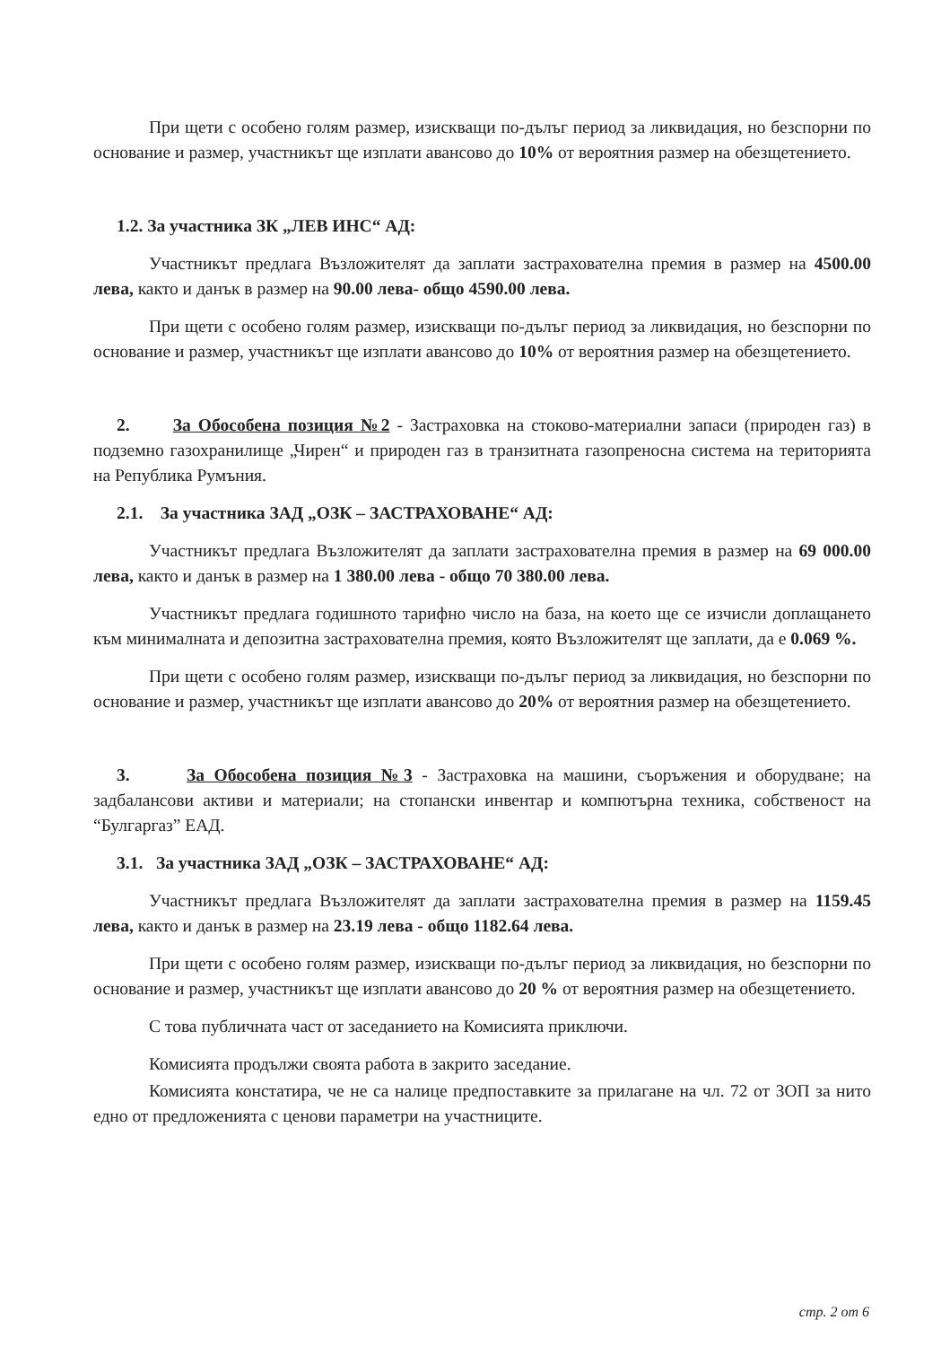При щети с особено голям размер, изискващи по-дълъг период за ликвидация, но безспорни по основание и размер, участникът ще изплати авансово до 10% от вероятния размер на обезщетението.
1.2. За участника ЗК „ЛЕВ ИНС“ АД:
Участникът предлага Възложителят да заплати застрахователна премия в размер на 4500.00 лева, както и данък в размер на 90.00 лева- общо 4590.00 лева.
При щети с особено голям размер, изискващи по-дълъг период за ликвидация, но безспорни по основание и размер, участникът ще изплати авансово до 10% от вероятния размер на обезщетението.
2. За Обособена позиция №2 - Застраховка на стоково-материални запаси (природен газ) в подземно газохранилище „Чирен“ и природен газ в транзитната газопреносна система на територията на Република Румъния.
2.1. За участника ЗАД „ОЗК – ЗАСТРАХОВАНЕ“ АД:
Участникът предлага Възложителят да заплати застрахователна премия в размер на 69 000.00 лева, както и данък в размер на 1 380.00 лева - общо 70 380.00 лева.
Участникът предлага годишното тарифно число на база, на което ще се изчисли доплащането към минималната и депозитна застрахователна премия, която Възложителят ще заплати, да е 0.069 %.
При щети с особено голям размер, изискващи по-дълъг период за ликвидация, но безспорни по основание и размер, участникът ще изплати авансово до 20% от вероятния размер на обезщетението.
3. За Обособена позиция №3 - Застраховка на машини, съоръжения и оборудване; на задбалансови активи и материали; на стопански инвентар и компютърна техника, собственост на “Булгаргаз” ЕАД.
3.1. За участника ЗАД „ОЗК – ЗАСТРАХОВАНЕ“ АД:
Участникът предлага Възложителят да заплати застрахователна премия в размер на 1159.45 лева, както и данък в размер на 23.19 лева - общо 1182.64 лева.
При щети с особено голям размер, изискващи по-дълъг период за ликвидация, но безспорни по основание и размер, участникът ще изплати авансово до 20 % от вероятния размер на обезщетението.
С това публичната част от заседанието на Комисията приключи.
Комисията продължи своята работа в закрито заседание.
Комисията констатира, че не са налице предпоставките за прилагане на чл. 72 от ЗОП за нито едно от предложенията с ценови параметри на участниците.
стр. 2 от 6